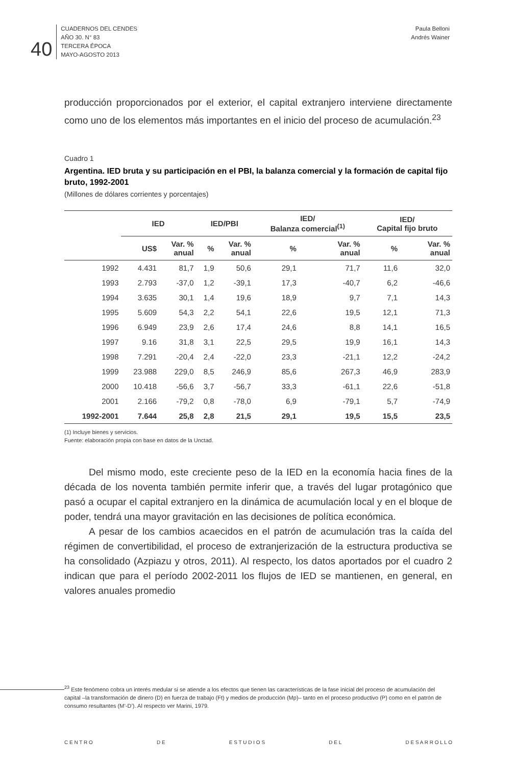40
CUADERNOS DEL CENDES
AÑO 30. N° 83
TERCERA ÉPOCA
MAYO-AGOSTO 2013
Paula Belloni
Andrés Wainer
producción proporcionados por el exterior, el capital extranjero interviene directamente como uno de los elementos más importantes en el inicio del proceso de acumulación.<sup>23</sup>
Cuadro 1
Argentina. IED bruta y su participación en el PBI, la balanza comercial y la formación de capital fijo bruto, 1992-2001
(Millones de dólares corrientes y porcentajes)
| | IED | | IED/PBI | | IED/ Balanza comercial<sup>(1)</sup> | | IED/ Capital fijo bruto | |
| --- | --- | --- | --- | --- | --- | --- | --- | --- |
| | US$ | Var. % anual | % | Var. % anual | % | Var. % anual | % | Var. % anual |
| 1992 | 4.431 | 81,7 | 1,9 | 50,6 | 29,1 | 71,7 | 11,6 | 32,0 |
| 1993 | 2.793 | -37,0 | 1,2 | -39,1 | 17,3 | -40,7 | 6,2 | -46,6 |
| 1994 | 3.635 | 30,1 | 1,4 | 19,6 | 18,9 | 9,7 | 7,1 | 14,3 |
| 1995 | 5.609 | 54,3 | 2,2 | 54,1 | 22,6 | 19,5 | 12,1 | 71,3 |
| 1996 | 6.949 | 23,9 | 2,6 | 17,4 | 24,6 | 8,8 | 14,1 | 16,5 |
| 1997 | 9.16 | 31,8 | 3,1 | 22,5 | 29,5 | 19,9 | 16,1 | 14,3 |
| 1998 | 7.291 | -20,4 | 2,4 | -22,0 | 23,3 | -21,1 | 12,2 | -24,2 |
| 1999 | 23.988 | 229,0 | 8,5 | 246,9 | 85,6 | 267,3 | 46,9 | 283,9 |
| 2000 | 10.418 | -56,6 | 3,7 | -56,7 | 33,3 | -61,1 | 22,6 | -51,8 |
| 2001 | 2.166 | -79,2 | 0,8 | -78,0 | 6,9 | -79,1 | 5,7 | -74,9 |
| 1992-2001 | 7.644 | 25,8 | 2,8 | 21,5 | 29,1 | 19,5 | 15,5 | 23,5 |
(1) Incluye bienes y servicios.
Fuente: elaboración propia con base en datos de la Unctad.
Del mismo modo, este creciente peso de la IED en la economía hacia fines de la década de los noventa también permite inferir que, a través del lugar protagónico que pasó a ocupar el capital extranjero en la dinámica de acumulación local y en el bloque de poder, tendrá una mayor gravitación en las decisiones de política económica.
A pesar de los cambios acaecidos en el patrón de acumulación tras la caída del régimen de convertibilidad, el proceso de extranjerización de la estructura productiva se ha consolidado (Azpiazu y otros, 2011). Al respecto, los datos aportados por el cuadro 2 indican que para el período 2002-2011 los flujos de IED se mantienen, en general, en valores anuales promedio
<sup>23</sup> Este fenómeno cobra un interés medular si se atiende a los efectos que tienen las características de la fase inicial del proceso de acumulación del capital –la transformación de dinero (D) en fuerza de trabajo (Ft) y medios de producción (Mp)– tanto en el proceso productivo (P) como en el patrón de consumo resultantes (M’-D’). Al respecto ver Marini, 1979.
C E N T R O D E E S T U D I O S D E L D E S A R R O L L O